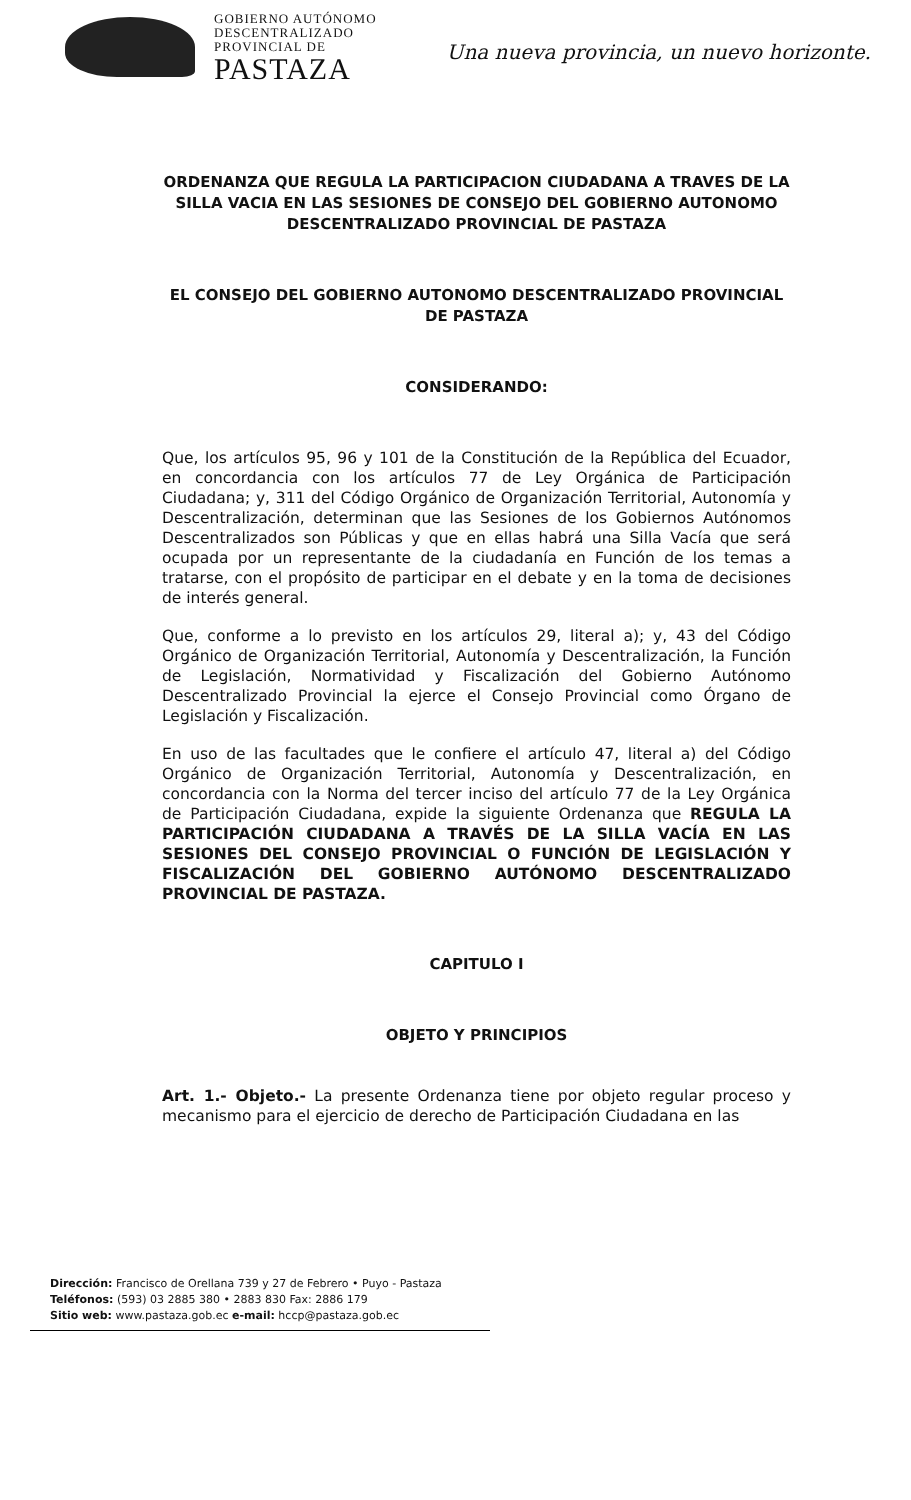GOBIERNO AUTÓNOMO
DESCENTRALIZADO
PROVINCIAL DE
PASTAZA
Una nueva provincia, un nuevo horizonte.
ORDENANZA QUE REGULA LA PARTICIPACION CIUDADANA A TRAVES DE LA SILLA VACIA EN LAS SESIONES DE CONSEJO DEL GOBIERNO AUTONOMO DESCENTRALIZADO PROVINCIAL DE PASTAZA
EL CONSEJO DEL GOBIERNO AUTONOMO DESCENTRALIZADO PROVINCIAL DE PASTAZA
CONSIDERANDO:
Que, los artículos 95, 96 y 101 de la Constitución de la República del Ecuador, en concordancia con los artículos 77 de Ley Orgánica de Participación Ciudadana; y, 311 del Código Orgánico de Organización Territorial, Autonomía y Descentralización, determinan que las Sesiones de los Gobiernos Autónomos Descentralizados son Públicas y que en ellas habrá una Silla Vacía que será ocupada por un representante de la ciudadanía en Función de los temas a tratarse, con el propósito de participar en el debate y en la toma de decisiones de interés general.
Que, conforme a lo previsto en los artículos 29, literal a); y, 43 del Código Orgánico de Organización Territorial, Autonomía y Descentralización, la Función de Legislación, Normatividad y Fiscalización del Gobierno Autónomo Descentralizado Provincial la ejerce el Consejo Provincial como Órgano de Legislación y Fiscalización.
En uso de las facultades que le confiere el artículo 47, literal a) del Código Orgánico de Organización Territorial, Autonomía y Descentralización, en concordancia con la Norma del tercer inciso del artículo 77 de la Ley Orgánica de Participación Ciudadana, expide la siguiente Ordenanza que REGULA LA PARTICIPACIÓN CIUDADANA A TRAVÉS DE LA SILLA VACÍA EN LAS SESIONES DEL CONSEJO PROVINCIAL O FUNCIÓN DE LEGISLACIÓN Y FISCALIZACIÓN DEL GOBIERNO AUTÓNOMO DESCENTRALIZADO PROVINCIAL DE PASTAZA.
CAPITULO I
OBJETO Y PRINCIPIOS
Art. 1.- Objeto.- La presente Ordenanza tiene por objeto regular proceso y mecanismo para el ejercicio de derecho de Participación Ciudadana en las
Dirección: Francisco de Orellana 739 y 27 de Febrero • Puyo - Pastaza
Teléfonos: (593) 03 2885 380 • 2883 830 Fax: 2886 179
Sitio web: www.pastaza.gob.ec e-mail: hccp@pastaza.gob.ec